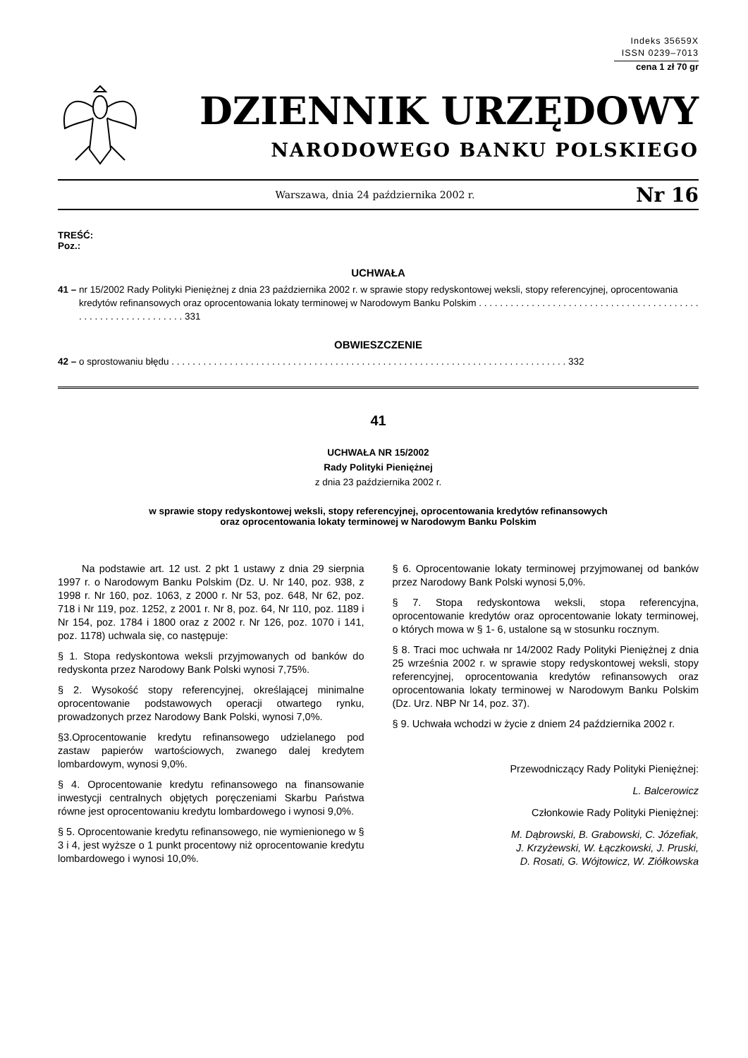Indeks 35659X
ISSN 0239–7013
cena 1 zł 70 gr
DZIENNIK URZĘDOWY
NARODOWEGO BANKU POLSKIEGO
Warszawa, dnia 24 października 2002 r.
Nr 16
TREŚĆ:
Poz.:
UCHWAŁA
41 – nr 15/2002 Rady Polityki Pieniężnej z dnia 23 października 2002 r. w sprawie stopy redyskontowej weksli, stopy referencyjnej, oprocentowania kredytów refinansowych oraz oprocentowania lokaty terminowej w Narodowym Banku Polskim . . . . . . . . . . . . . . . . . . . . . . . . . . . . . . . . . . . . . . . . . . . . . . . . . . . . . . . . . . . . . . 331
OBWIESZCZENIE
42 – o sprostowaniu błędu . . . . . . . . . . . . . . . . . . . . . . . . . . . . . . . . . . . . . . . . . . . . . . . . . . . . . . . . . . . . . . . . . . . . . . . . . . . 332
41
UCHWAŁA NR 15/2002
Rady Polityki Pieniężnej
z dnia 23 października 2002 r.
w sprawie stopy redyskontowej weksli, stopy referencyjnej, oprocentowania kredytów refinansowych
oraz oprocentowania lokaty terminowej w Narodowym Banku Polskim
Na podstawie art. 12 ust. 2 pkt 1 ustawy z dnia 29 sierpnia 1997 r. o Narodowym Banku Polskim (Dz. U. Nr 140, poz. 938, z 1998 r. Nr 160, poz. 1063, z 2000 r. Nr 53, poz. 648, Nr 62, poz. 718 i Nr 119, poz. 1252, z 2001 r. Nr 8, poz. 64, Nr 110, poz. 1189 i Nr 154, poz. 1784 i 1800 oraz z 2002 r. Nr 126, poz. 1070 i 141, poz. 1178) uchwala się, co następuje:
§ 1. Stopa redyskontowa weksli przyjmowanych od banków do redyskonta przez Narodowy Bank Polski wynosi 7,75%.
§ 2. Wysokość stopy referencyjnej, określającej minimalne oprocentowanie podstawowych operacji otwartego rynku, prowadzonych przez Narodowy Bank Polski, wynosi 7,0%.
§3.Oprocentowanie kredytu refinansowego udzielanego pod zastaw papierów wartościowych, zwanego dalej kredytem lombardowym, wynosi 9,0%.
§ 4. Oprocentowanie kredytu refinansowego na finansowanie inwestycji centralnych objętych poręczeniami Skarbu Państwa równe jest oprocentowaniu kredytu lombardowego i wynosi 9,0%.
§ 5. Oprocentowanie kredytu refinansowego, nie wymienionego w § 3 i 4, jest wyższe o 1 punkt procentowy niż oprocentowanie kredytu lombardowego i wynosi 10,0%.
§ 6. Oprocentowanie lokaty terminowej przyjmowanej od banków przez Narodowy Bank Polski wynosi 5,0%.
§ 7. Stopa redyskontowa weksli, stopa referencyjna, oprocentowanie kredytów oraz oprocentowanie lokaty terminowej, o których mowa w § 1- 6, ustalone są w stosunku rocznym.
§ 8. Traci moc uchwała nr 14/2002 Rady Polityki Pieniężnej z dnia 25 września 2002 r. w sprawie stopy redyskontowej weksli, stopy referencyjnej, oprocentowania kredytów refinansowych oraz oprocentowania lokaty terminowej w Narodowym Banku Polskim (Dz. Urz. NBP Nr 14, poz. 37).
§ 9. Uchwała wchodzi w życie z dniem 24 października 2002 r.
Przewodniczący Rady Polityki Pieniężnej:
L. Balcerowicz
Członkowie Rady Polityki Pieniężnej:
M. Dąbrowski, B. Grabowski, C. Józefiak,
J. Krzyżewski, W. Łączkowski, J. Pruski,
D. Rosati, G. Wójtowicz, W. Ziółkowska